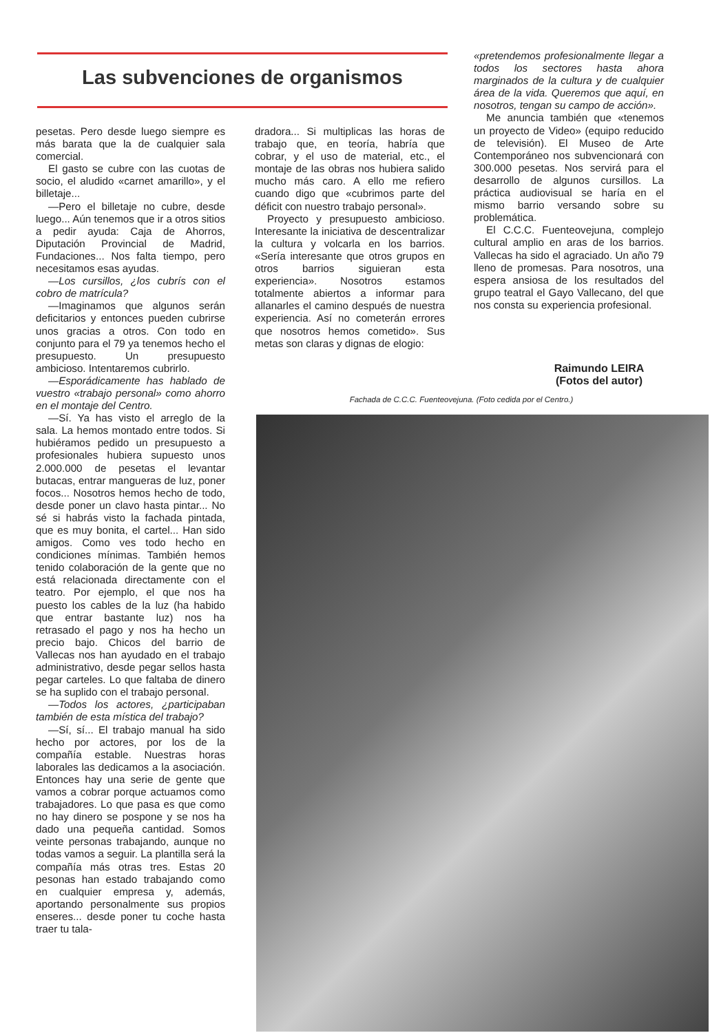Las subvenciones de organismos
pesetas. Pero desde luego siempre es más barata que la de cualquier sala comercial.
El gasto se cubre con las cuotas de socio, el aludido «carnet amarillo», y el billetaje...
—Pero el billetaje no cubre, desde luego... Aún tenemos que ir a otros sitios a pedir ayuda: Caja de Ahorros, Diputación Provincial de Madrid, Fundaciones... Nos falta tiempo, pero necesitamos esas ayudas.
—Los cursillos, ¿los cubrís con el cobro de matrícula?
—Imaginamos que algunos serán deficitarios y entonces pueden cubrirse unos gracias a otros. Con todo en conjunto para el 79 ya tenemos hecho el presupuesto. Un presupuesto ambicioso. Intentaremos cubrirlo.
—Esporádicamente has hablado de vuestro «trabajo personal» como ahorro en el montaje del Centro.
—Sí. Ya has visto el arreglo de la sala. La hemos montado entre todos. Si hubiéramos pedido un presupuesto a profesionales hubiera supuesto unos 2.000.000 de pesetas el levantar butacas, entrar mangueras de luz, poner focos... Nosotros hemos hecho de todo, desde poner un clavo hasta pintar... No sé si habrás visto la fachada pintada, que es muy bonita, el cartel... Han sido amigos. Como ves todo hecho en condiciones mínimas. También hemos tenido colaboración de la gente que no está relacionada directamente con el teatro. Por ejemplo, el que nos ha puesto los cables de la luz (ha habido que entrar bastante luz) nos ha retrasado el pago y nos ha hecho un precio bajo. Chicos del barrio de Vallecas nos han ayudado en el trabajo administrativo, desde pegar sellos hasta pegar carteles. Lo que faltaba de dinero se ha suplido con el trabajo personal.
—Todos los actores, ¿participaban también de esta mística del trabajo?
—Sí, sí... El trabajo manual ha sido hecho por actores, por los de la compañía estable. Nuestras horas laborales las dedicamos a la asociación. Entonces hay una serie de gente que vamos a cobrar porque actuamos como trabajadores. Lo que pasa es que como no hay dinero se pospone y se nos ha dado una pequeña cantidad. Somos veinte personas trabajando, aunque no todas vamos a seguir. La plantilla será la compañía más otras tres. Estas 20 pesonas han estado trabajando como en cualquier empresa y, además, aportando personalmente sus propios enseres... desde poner tu coche hasta traer tu tala-
dradora... Si multiplicas las horas de trabajo que, en teoría, habría que cobrar, y el uso de material, etc., el montaje de las obras nos hubiera salido mucho más caro. A ello me refiero cuando digo que «cubrimos parte del déficit con nuestro trabajo personal».
Proyecto y presupuesto ambicioso. Interesante la iniciativa de descentralizar la cultura y volcarla en los barrios. «Sería interesante que otros grupos en otros barrios siguieran esta experiencia». Nosotros estamos totalmente abiertos a informar para allanarles el camino después de nuestra experiencia. Así no cometerán errores que nosotros hemos cometido». Sus metas son claras y dignas de elogio:
«pretendemos profesionalmente llegar a todos los sectores hasta ahora marginados de la cultura y de cualquier área de la vida. Queremos que aquí, en nosotros, tengan su campo de acción».
Me anuncia también que «tenemos un proyecto de Video» (equipo reducido de televisión). El Museo de Arte Contemporáneo nos subvencionará con 300.000 pesetas. Nos servirá para el desarrollo de algunos cursillos. La práctica audiovisual se haría en el mismo barrio versando sobre su problemática.
El C.C.C. Fuenteovejuna, complejo cultural amplio en aras de los barrios. Vallecas ha sido el agraciado. Un año 79 lleno de promesas. Para nosotros, una espera ansiosa de los resultados del grupo teatral el Gayo Vallecano, del que nos consta su experiencia profesional.
Raimundo LEIRA
(Fotos del autor)
Fachada de C.C.C. Fuenteovejuna. (Foto cedida por el Centro.)